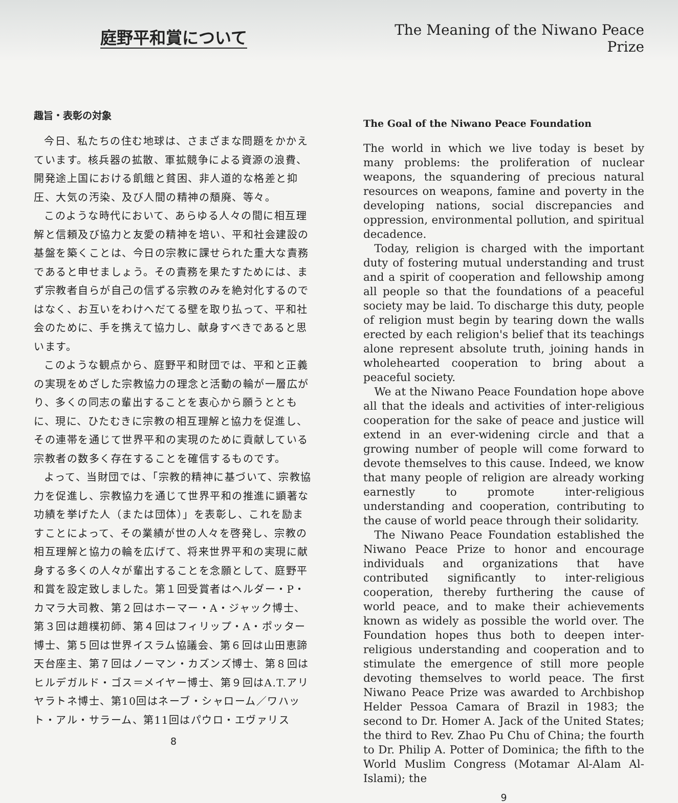庭野平和賞について
趣旨・表彰の対象
今日、私たちの住む地球は、さまざまな問題をかかえています。核兵器の拡散、軍拡競争による資源の浪費、開発途上国における飢餓と貧困、非人道的な格差と抑圧、大気の汚染、及び人間の精神の頽廃、等々。
このような時代において、あらゆる人々の間に相互理解と信頼及び協力と友愛の精神を培い、平和社会建設の基盤を築くことは、今日の宗教に課せられた重大な責務であると申せましょう。その責務を果たすためには、まず宗教者自らが自己の信ずる宗教のみを絶対化するのではなく、お互いをわけへだてる壁を取り払って、平和社会のために、手を携えて協力し、献身すべきであると思います。
このような観点から、庭野平和財団では、平和と正義の実現をめざした宗教協力の理念と活動の輪が一層広がり、多くの同志の輩出することを衷心から願うとともに、現に、ひたむきに宗教の相互理解と協力を促進し、その連帯を通じて世界平和の実現のために貢献している宗教者の数多く存在することを確信するものです。
よって、当財団では、「宗教的精神に基づいて、宗教協力を促進し、宗教協力を通じて世界平和の推進に顕著な功績を挙げた人（または団体）」を表彰し、これを励ますことによって、その業績が世の人々を啓発し、宗教の相互理解と協力の輪を広げて、将来世界平和の実現に献身する多くの人々が輩出することを念願として、庭野平和賞を設定致しました。第１回受賞者はヘルダー・P・カマラ大司教、第２回はホーマー・A・ジャック博士、第３回は趙樸初師、第４回はフィリップ・A・ポッター博士、第５回は世界イスラム協議会、第６回は山田恵諦天台座主、第７回はノーマン・カズンズ博士、第８回はヒルデガルド・ゴス＝メイヤー博士、第９回はA.T.アリヤラトネ博士、第10回はネーブ・シャローム／ワハット・アル・サラーム、第11回はパウロ・エヴァリス
8
The Meaning of the Niwano Peace Prize
The Goal of the Niwano Peace Foundation
The world in which we live today is beset by many problems: the proliferation of nuclear weapons, the squandering of precious natural resources on weapons, famine and poverty in the developing nations, social discrepancies and oppression, environmental pollution, and spiritual decadence.
Today, religion is charged with the important duty of fostering mutual understanding and trust and a spirit of cooperation and fellowship among all people so that the foundations of a peaceful society may be laid. To discharge this duty, people of religion must begin by tearing down the walls erected by each religion's belief that its teachings alone represent absolute truth, joining hands in wholehearted cooperation to bring about a peaceful society.
We at the Niwano Peace Foundation hope above all that the ideals and activities of inter-religious cooperation for the sake of peace and justice will extend in an ever-widening circle and that a growing number of people will come forward to devote themselves to this cause. Indeed, we know that many people of religion are already working earnestly to promote inter-religious understanding and cooperation, contributing to the cause of world peace through their solidarity.
The Niwano Peace Foundation established the Niwano Peace Prize to honor and encourage individuals and organizations that have contributed significantly to inter-religious cooperation, thereby furthering the cause of world peace, and to make their achievements known as widely as possible the world over. The Foundation hopes thus both to deepen inter-religious understanding and cooperation and to stimulate the emergence of still more people devoting themselves to world peace. The first Niwano Peace Prize was awarded to Archbishop Helder Pessoa Camara of Brazil in 1983; the second to Dr. Homer A. Jack of the United States; the third to Rev. Zhao Pu Chu of China; the fourth to Dr. Philip A. Potter of Dominica; the fifth to the World Muslim Congress (Motamar Al-Alam Al-Islami); the
9